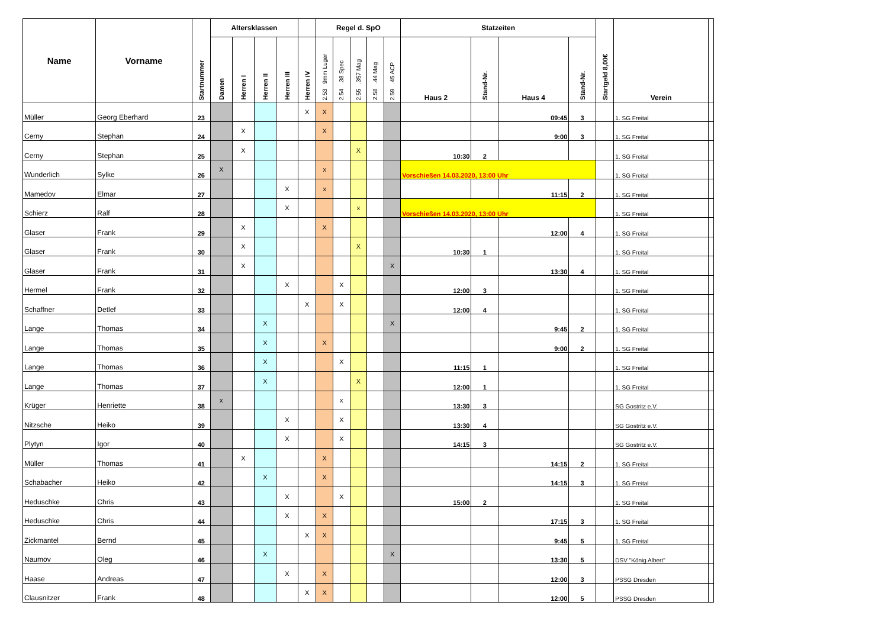| Name | Vorname | Startnummer | Altersklassen | | | | | Regel d. SpO | | | | | Statzeiten | | | | Startgeld 8,00€ | Verein | |
| --- | --- | --- | --- | --- | --- | --- | --- | --- | --- | --- | --- | --- | --- | --- | --- | --- | --- | --- | --- |
| | | | Damen | Herren I | Herren II | Herren III | Herren iV | 2.53 9mm Luger | 2.54 .38 Spec | 2.55 .357 Mag | 2.58 .44 Mag | 2.59 .45 ACP | Haus 2 | Stand-Nr. | Haus 4 | Stand-Nr. | | | |
| Müller | Georg Eberhard | 23 | | | | | X | X | | | | | | | 09:45 | 3 | | 1. SG Freital | |
| Cerny | Stephan | 24 | | X | | | | X | | | | | | | 9:00 | 3 | | 1. SG Freital | |
| Cerny | Stephan | 25 | | X | | | | | | X | | | 10:30 | 2 | | | | 1. SG Freital | |
| Wunderlich | Sylke | 26 | X | | | | | x | | | | | Vorschießen 14.03.2020, 13:00 Uhr | | | | | 1. SG Freital | |
| Mamedov | Elmar | 27 | | | | X | | x | | | | | | | 11:15 | 2 | | 1. SG Freital | |
| Schierz | Ralf | 28 | | | | X | | | | x | | | Vorschießen 14.03.2020, 13:00 Uhr | | | | | 1. SG Freital | |
| Glaser | Frank | 29 | | X | | | | X | | | | | | | 12:00 | 4 | | 1. SG Freital | |
| Glaser | Frank | 30 | | X | | | | | | X | | | 10:30 | 1 | | | | 1. SG Freital | |
| Glaser | Frank | 31 | | X | | | | | | | | X | | | 13:30 | 4 | | 1. SG Freital | |
| Hermel | Frank | 32 | | | | X | | | X | | | | 12:00 | 3 | | | | 1. SG Freital | |
| Schaffner | Detlef | 33 | | | | | X | | X | | | | 12:00 | 4 | | | | 1. SG Freital | |
| Lange | Thomas | 34 | | | X | | | | | | | X | | | 9:45 | 2 | | 1. SG Freital | |
| Lange | Thomas | 35 | | | X | | | X | | | | | | | 9:00 | 2 | | 1. SG Freital | |
| Lange | Thomas | 36 | | | X | | | | X | | | | 11:15 | 1 | | | | 1. SG Freital | |
| Lange | Thomas | 37 | | | X | | | | | X | | | 12:00 | 1 | | | | 1. SG Freital | |
| Krüger | Henriette | 38 | x | | | | | | x | | | | 13:30 | 3 | | | | SG Gostritz e.V. | |
| Nitzsche | Heiko | 39 | | | | X | | | X | | | | 13:30 | 4 | | | | SG Gostritz e.V. | |
| Plytyn | Igor | 40 | | | | X | | | X | | | | 14:15 | 3 | | | | SG Gostritz e.V. | |
| Müller | Thomas | 41 | | X | | | | X | | | | | | | 14:15 | 2 | | 1. SG Freital | |
| Schabacher | Heiko | 42 | | | X | | | X | | | | | | | 14:15 | 3 | | 1. SG Freital | |
| Heduschke | Chris | 43 | | | | X | | | X | | | | 15:00 | 2 | | | | 1. SG Freital | |
| Heduschke | Chris | 44 | | | | X | | X | | | | | | | 17:15 | 3 | | 1. SG Freital | |
| Zickmantel | Bernd | 45 | | | | | X | X | | | | | | | 9:45 | 5 | | 1. SG Freital | |
| Naumov | Oleg | 46 | | | X | | | | | | | X | | | 13:30 | 5 | | DSV "König Albert" | |
| Haase | Andreas | 47 | | | | X | | X | | | | | | | 12:00 | 3 | | PSSG Dresden | |
| Clausnitzer | Frank | 48 | | | | | X | X | | | | | | | 12:00 | 5 | | PSSG Dresden | |